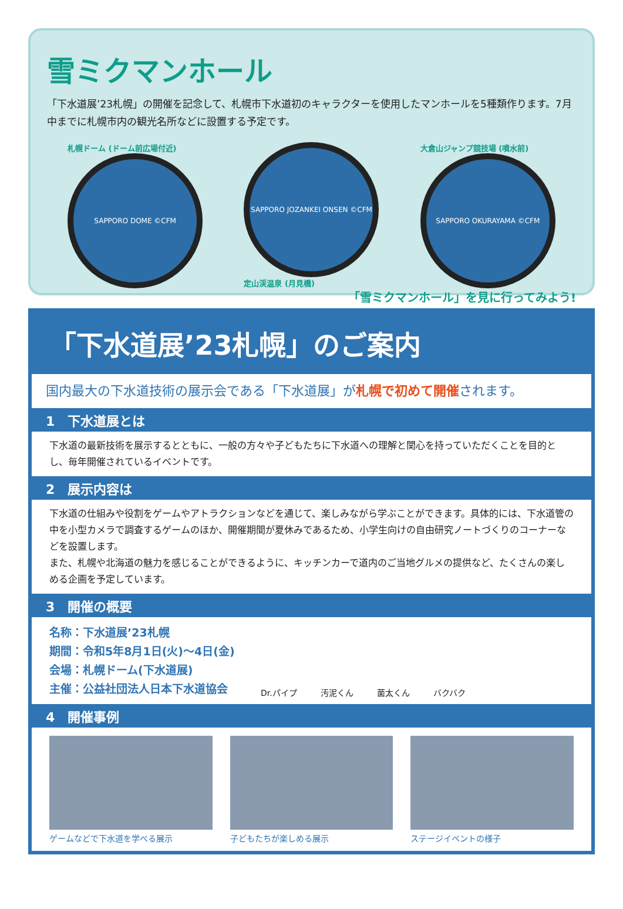雪ミクマンホール
「下水道展’23札幌」の開催を記念して、札幌市下水道初のキャラクターを使用したマンホールを5種類作ります。7月中までに札幌市内の観光名所などに設置する予定です。
札幌ドーム (ドーム前広場付近)
SAPPORO DOME ©CFM
SAPPORO JOZANKEI ONSEN ©CFM
定山渓温泉 (月見橋)
大倉山ジャンプ競技場 (噴水前)
SAPPORO OKURAYAMA ©CFM
「雪ミクマンホール」を見に行ってみよう!
「下水道展’23札幌」のご案内
国内最大の下水道技術の展示会である「下水道展」が札幌で初めて開催されます。
1　下水道展とは
下水道の最新技術を展示するとともに、一般の方々や子どもたちに下水道への理解と関心を持っていただくことを目的とし、毎年開催されているイベントです。
2　展示内容は
下水道の仕組みや役割をゲームやアトラクションなどを通じて、楽しみながら学ぶことができます。具体的には、下水道管の中を小型カメラで調査するゲームのほか、開催期間が夏休みであるため、小学生向けの自由研究ノートづくりのコーナーなどを設置します。
また、札幌や北海道の魅力を感じることができるように、キッチンカーで道内のご当地グルメの提供など、たくさんの楽しめる企画を予定しています。
3　開催の概要
名称：下水道展’23札幌
期間：令和5年8月1日(火)～4日(金)
会場：札幌ドーム(下水道展)
主催：公益社団法人日本下水道協会
Dr.パイプ 汚泥くん 菌太くん バクバク
4　開催事例
ゲームなどで下水道を学べる展示 子どもたちが楽しめる展示 ステージイベントの様子